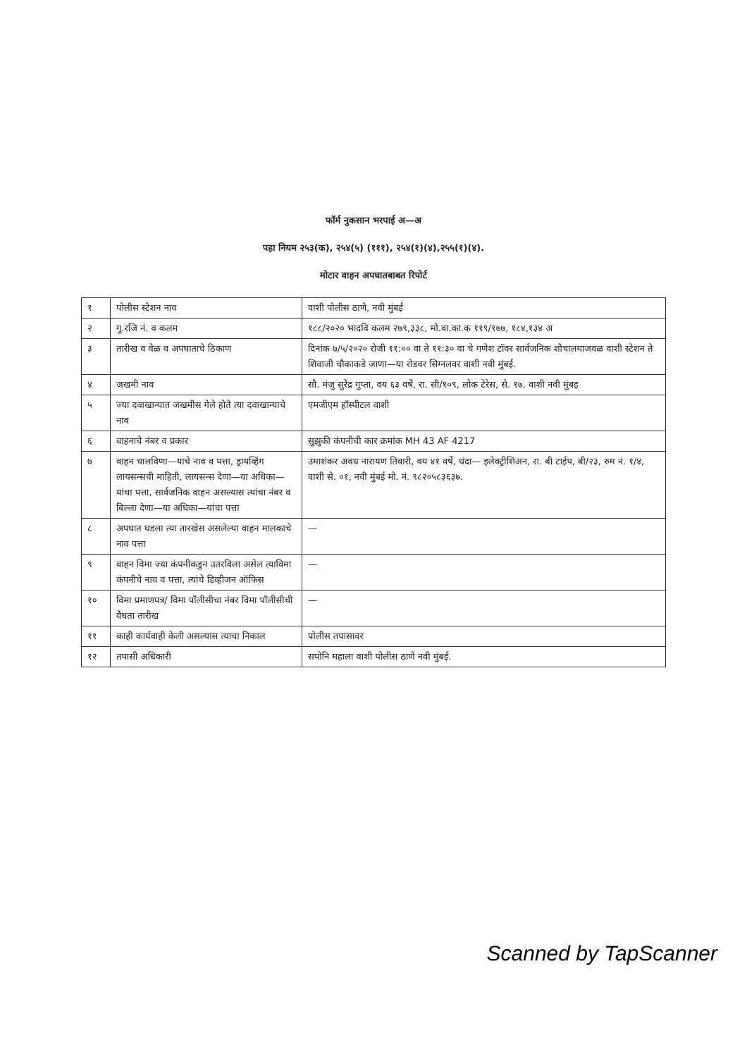फॉर्म नुकसान भरपाई अ—अ
पहा नियम २५३(क), २५४(५) (१११), २५४(१)(४),२५५(१)(४).
मोटार वाहन अपघातबाबत रिपोर्ट
| १ | पोलीस स्टेशन नाव | वाशी पोलीस ठाणे, नवी मुंबई |
| २ | गु.रजि नं. व कलम | १८८/२०२० भादवि कलम २७९,३३८, मो.वा.का.क ११९/१७७, १८४,१३४ अ |
| ३ | तारीख व वेळ व अपघाताचे ठिकाण | दिनांक ७/५/२०२० रोजी ११:०० वा ते ११:३० वा चे गणेश टॉवर सार्वजनिक शौचालयाजवळ वाशी स्टेशन ते शिवाजी चौकाकडे जाणा—या रोडवर सिग्नलवर वाशी नवी मुंबई. |
| ४ | जखमी नाव | सौ. मंजु सुरेंद्र गुप्ता, वय ६३ वर्षे, रा. सी/१०९, लोक टेरेस, से. १७, वाशी नवी मुंबइ |
| ५ | ज्या दवाखान्यात जखमीस गेले होते त्या दवाखान्याचे नाव | एमजीएम हॉस्पीटल वाशी |
| ६ | वाहनाचे नंबर व प्रकार | सुझुकी कंपनीची कार क्रमांक MH 43 AF 4217 |
| ७ | वाहन चालविणा—याचे नाव व पत्ता, ड्रायव्हिंग लायसन्सची माहिती, लायसन्स देणा—या अधिका—यांचा पत्ता, सार्वजनिक वाहन असल्यास त्यांचा नंबर व बिल्ला देणा—या अधिका—यांचा पत्ता | उमाशंकर अवध नारायण तिवारी, वय ४१ वर्षे, धंदा— इलेक्ट्रीशिअन, रा. बी टाईप, बी/२३, रुम नं. १/४, वाशी से. ०१, नवी मुंबई मो. नं. ९८२०५८३६३७. |
| ८ | अपघात घडला त्या तारखेस असलेल्या वाहन मालकाचे नाव पत्ता | — |
| ९ | वाहन विमा ज्या कंपनीकडुन उतरविला असेल त्याविमा कंपनीचे नाव व पत्ता, त्यांचे डिव्हीजन ऑफिस | — |
| १० | विमा प्रमाणपत्र/ विमा पॉलीसीचा नंबर विमा पॉलीसीची वैधता तारीख | — |
| ११ | काही कार्यवाही केली असल्यास त्याचा निकाल | पोलीस तपासावर |
| १२ | तपासी अधिकारी | सपोनि महाला वाशी पोलीस ठाणे नवी मुंबई. |
Scanned by TapScanner